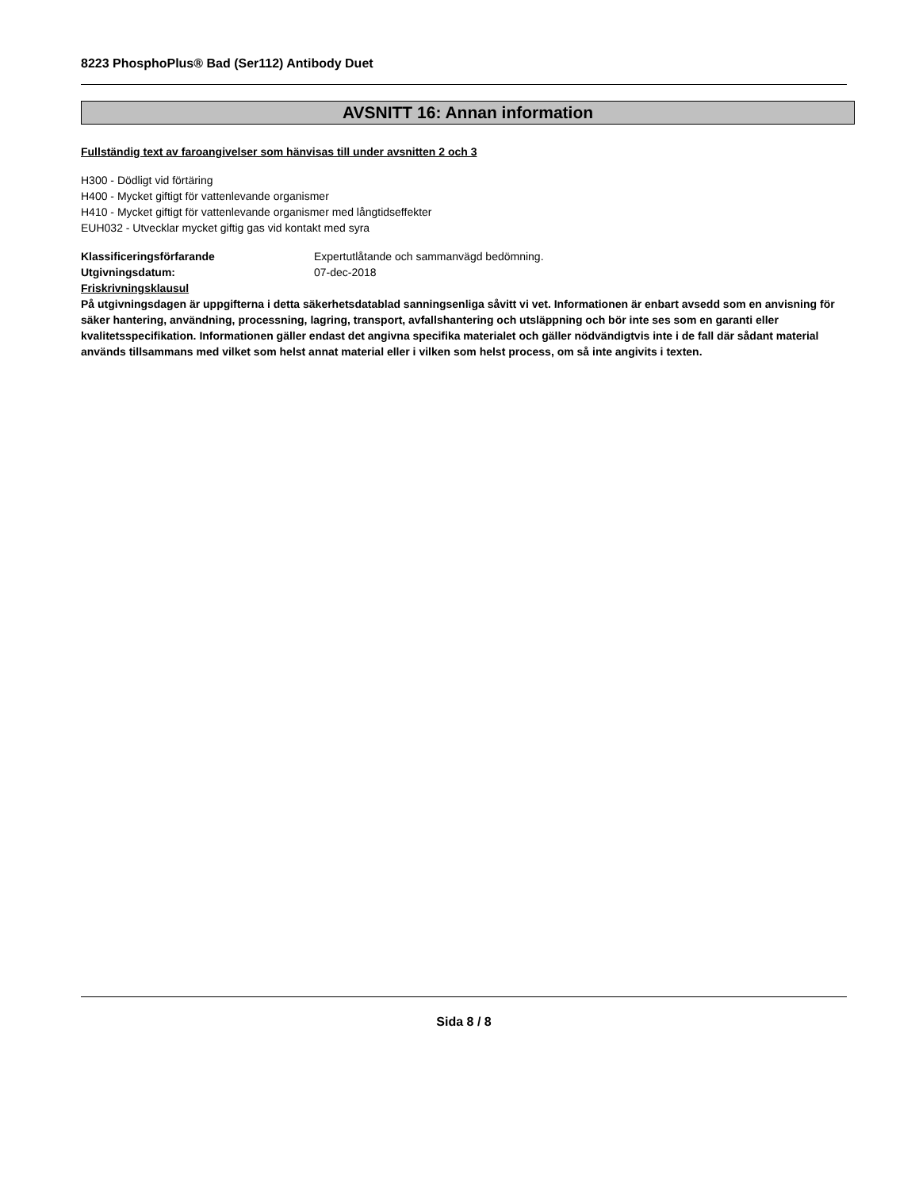8223 PhosphoPlus® Bad (Ser112) Antibody Duet
AVSNITT 16: Annan information
Fullständig text av faroangivelser som hänvisas till under avsnitten 2 och 3
H300 - Dödligt vid förtäring
H400 - Mycket giftigt för vattenlevande organismer
H410 - Mycket giftigt för vattenlevande organismer med långtidseffekter
EUH032 - Utvecklar mycket giftig gas vid kontakt med syra
Klassificeringsförfarande Expertutlåtande och sammanvägd bedömning.
Utgivningsdatum: 07-dec-2018
Friskrivningsklausul
På utgivningsdagen är uppgifterna i detta säkerhetsdatablad sanningsenliga såvitt vi vet. Informationen är enbart avsedd som en anvisning för säker hantering, användning, processning, lagring, transport, avfallshantering och utsläppning och bör inte ses som en garanti eller kvalitetsspecifikation. Informationen gäller endast det angivna specifika materialet och gäller nödvändigtvis inte i de fall där sådant material används tillsammans med vilket som helst annat material eller i vilken som helst process, om så inte angivits i texten.
Sida 8 / 8